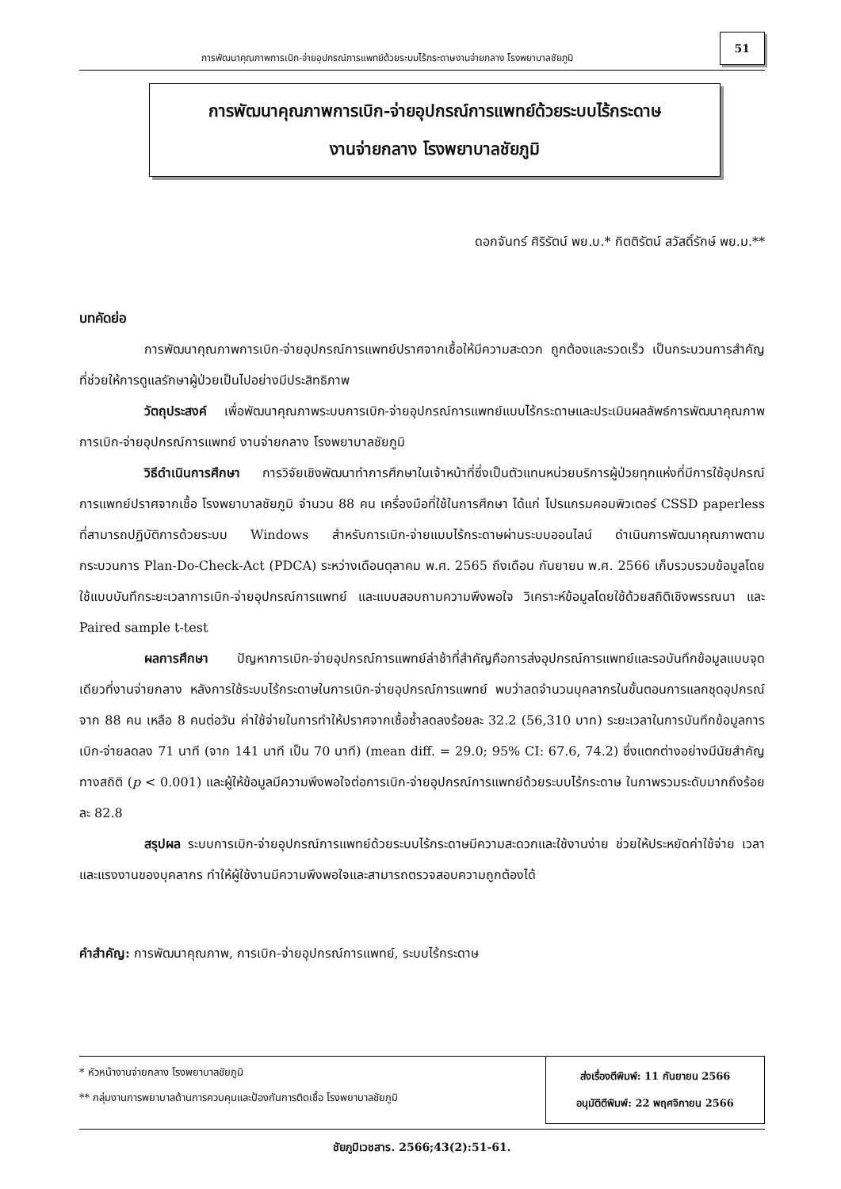การพัฒนาคุณภาพการเบิก-จ่ายอุปกรณ์การแพทย์ด้วยระบบไร้กระดาษงานจ่ายกลาง โรงพยาบาลชัยภูมิ
51
การพัฒนาคุณภาพการเบิก-จ่ายอุปกรณ์การแพทย์ด้วยระบบไร้กระดาษ
งานจ่ายกลาง โรงพยาบาลชัยภูมิ
ดอกจันทร์ ศิริรัตน์ พย.บ.* กิตติรัตน์ สวัสดิ์รักษ์ พย.ม.**
บทคัดย่อ
การพัฒนาคุณภาพการเบิก-จ่ายอุปกรณ์การแพทย์ปราศจากเชื้อให้มีความสะดวก ถูกต้องและรวดเร็ว เป็นกระบวนการสำคัญที่ช่วยให้การดูแลรักษาผู้ป่วยเป็นไปอย่างมีประสิทธิภาพ
วัตถุประสงค์ เพื่อพัฒนาคุณภาพระบบการเบิก-จ่ายอุปกรณ์การแพทย์แบบไร้กระดาษและประเมินผลลัพธ์การพัฒนาคุณภาพการเบิก-จ่ายอุปกรณ์การแพทย์ งานจ่ายกลาง โรงพยาบาลชัยภูมิ
วิธีดำเนินการศึกษา การวิจัยเชิงพัฒนาทำการศึกษาในเจ้าหน้าที่ซึ่งเป็นตัวแทนหน่วยบริการผู้ป่วยทุกแห่งที่มีการใช้อุปกรณ์การแพทย์ปราศจากเชื้อ โรงพยาบาลชัยภูมิ จำนวน 88 คน เครื่องมือที่ใช้ในการศึกษา ได้แก่ โปรแกรมคอมพิวเตอร์ CSSD paperless ที่สามารถปฏิบัติการด้วยระบบ Windows สำหรับการเบิก-จ่ายแบบไร้กระดาษผ่านระบบออนไลน์ ดำเนินการพัฒนาคุณภาพตามกระบวนการ Plan-Do-Check-Act (PDCA) ระหว่างเดือนตุลาคม พ.ศ. 2565 ถึงเดือน กันยายน พ.ศ. 2566 เก็บรวบรวมข้อมูลโดยใช้แบบบันทึกระยะเวลาการเบิก-จ่ายอุปกรณ์การแพทย์ และแบบสอบถามความพึงพอใจ วิเคราะห์ข้อมูลโดยใช้ด้วยสถิติเชิงพรรณนา และ Paired sample t-test
ผลการศึกษา ปัญหาการเบิก-จ่ายอุปกรณ์การแพทย์ล่าช้าที่สำคัญคือการส่งอุปกรณ์การแพทย์และรอบันทึกข้อมูลแบบจุดเดียวที่งานจ่ายกลาง หลังการใช้ระบบไร้กระดาษในการเบิก-จ่ายอุปกรณ์การแพทย์ พบว่าลดจำนวนบุคลากรในขั้นตอนการแลกชุดอุปกรณ์จาก 88 คน เหลือ 8 คนต่อวัน ค่าใช้จ่ายในการทำให้ปราศจากเชื้อซ้ำลดลงร้อยละ 32.2 (56,310 บาท) ระยะเวลาในการบันทึกข้อมูลการเบิก-จ่ายลดลง 71 นาที (จาก 141 นาที เป็น 70 นาที) (mean diff. = 29.0; 95% CI: 67.6, 74.2) ซึ่งแตกต่างอย่างมีนัยสำคัญทางสถิติ (p < 0.001) และผู้ให้ข้อมูลมีความพึงพอใจต่อการเบิก-จ่ายอุปกรณ์การแพทย์ด้วยระบบไร้กระดาษ ในภาพรวมระดับมากถึงร้อยละ 82.8
สรุปผล ระบบการเบิก-จ่ายอุปกรณ์การแพทย์ด้วยระบบไร้กระดาษมีความสะดวกและใช้งานง่าย ช่วยให้ประหยัดค่าใช้จ่าย เวลาและแรงงานของบุคลากร ทำให้ผู้ใช้งานมีความพึงพอใจและสามารถตรวจสอบความถูกต้องได้
คำสำคัญ: การพัฒนาคุณภาพ, การเบิก-จ่ายอุปกรณ์การแพทย์, ระบบไร้กระดาษ
* หัวหน้างานจ่ายกลาง โรงพยาบาลชัยภูมิ
** กลุ่มงานการพยาบาลด้านการควบคุมและป้องกันการติดเชื้อ โรงพยาบาลชัยภูมิ
ส่งเรื่องตีพิมพ์: 11 กันยายน 2566
อนุมัติตีพิมพ์: 22 พฤศจิกายน 2566
ชัยภูมิเวชสาร. 2566;43(2):51-61.